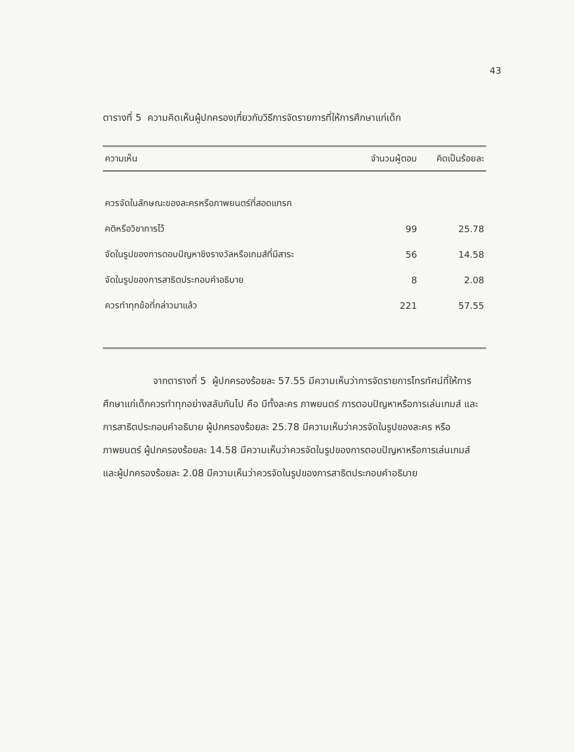43
ตารางที่ 5 ความคิดเห็นผู้ปกครองเกี่ยวกับวิธีการจัดรายการที่ให้การศึกษาแก่เด็ก
| ความเห็น | จำนวนผู้ตอบ | คิดเป็นร้อยละ |
| --- | --- | --- |
| ควรจัดในลักษณะของละครหรือภาพยนตร์ที่สอดแทรก | | |
| คติหรือวิชาการไว้ | 99 | 25.78 |
| จัดในรูปของการตอบปัญหาชิงรางวัลหรือเกมส์ที่มีสาระ | 56 | 14.58 |
| จัดในรูปของการสาธิตประกอบคำอธิบาย | 8 | 2.08 |
| ควรทำทุกข้อที่กล่าวมาแล้ว | 221 | 57.55 |
จากตารางที่ 5 ผู้ปกครองร้อยละ 57.55 มีความเห็นว่าการจัดรายการโทรทัศน์ที่ให้การศึกษาแก่เด็กควรทำทุกอย่างสลับกันไป คือ มีทั้งละคร ภาพยนตร์ การตอบปัญหาหรือการเล่นเกมส์ และการสาธิตประกอบคำอธิบาย ผู้ปกครองร้อยละ 25.78 มีความเห็นว่าควรจัดในรูปของละคร หรือภาพยนตร์ ผู้ปกครองร้อยละ 14.58 มีความเห็นว่าควรจัดในรูปของการตอบปัญหาหรือการเล่นเกมส์ และผู้ปกครองร้อยละ 2.08 มีความเห็นว่าควรจัดในรูปของการสาธิตประกอบคำอธิบาย